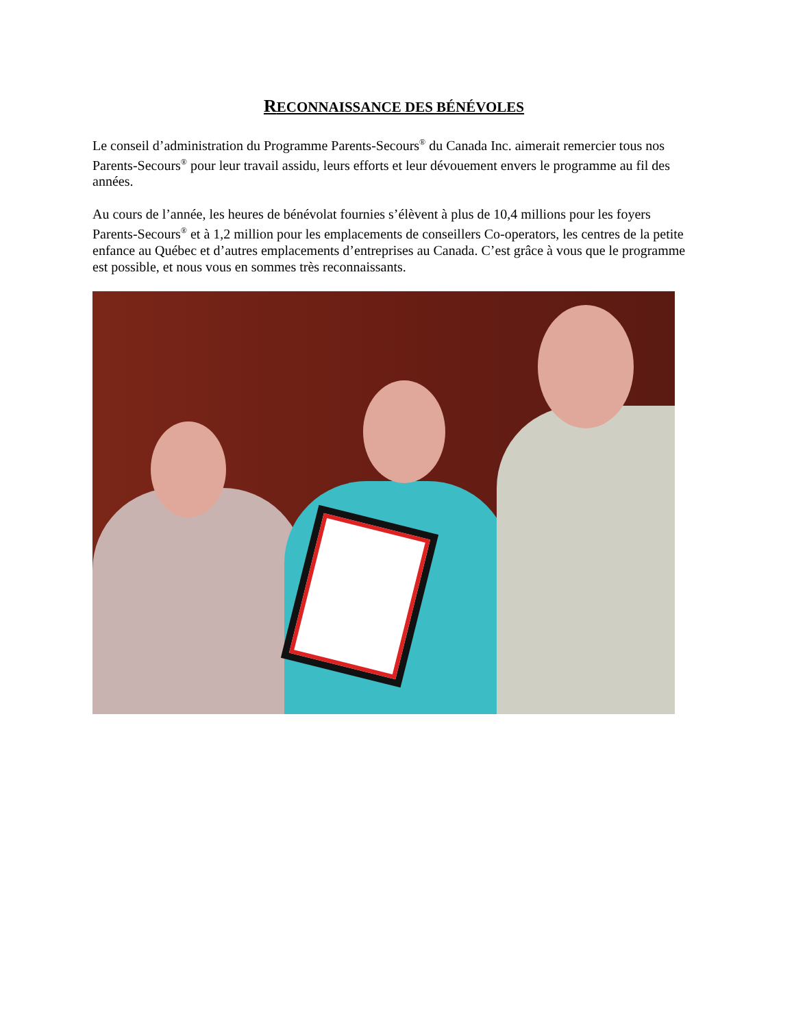RECONNAISSANCE DES BÉNÉVOLES
Le conseil d’administration du Programme Parents-Secours<sup>®</sup> du Canada Inc. aimerait remercier tous nos Parents-Secours<sup>®</sup> pour leur travail assidu, leurs efforts et leur dévouement envers le programme au fil des années.
Au cours de l’année, les heures de bénévolat fournies s’élèvent à plus de 10,4 millions pour les foyers Parents-Secours<sup>®</sup> et à 1,2 million pour les emplacements de conseillers Co-operators, les centres de la petite enfance au Québec et d’autres emplacements d’entreprises au Canada. C’est grâce à vous que le programme est possible, et nous vous en sommes très reconnaissants.